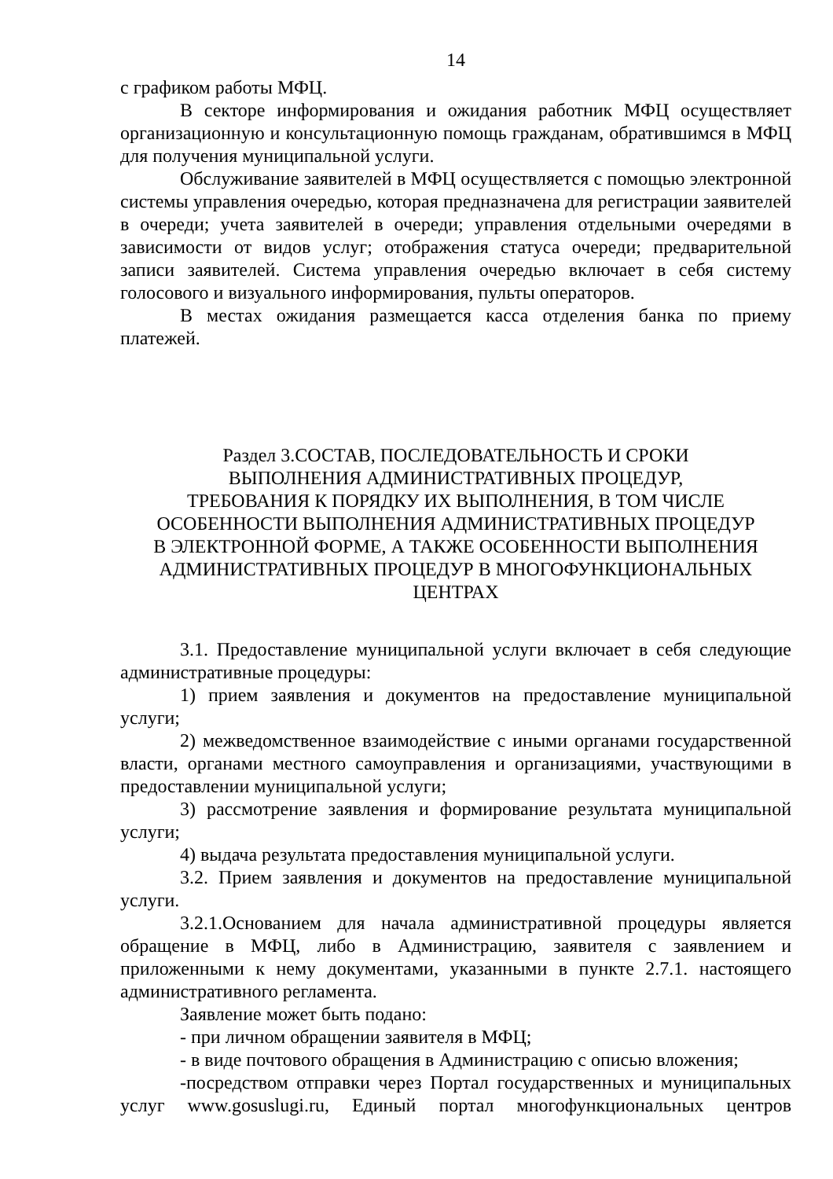14
с графиком работы МФЦ.
В секторе информирования и ожидания работник МФЦ осуществляет организационную и консультационную помощь гражданам, обратившимся в МФЦ для получения муниципальной услуги.
Обслуживание заявителей в МФЦ осуществляется с помощью электронной системы управления очередью, которая предназначена для регистрации заявителей в очереди; учета заявителей в очереди; управления отдельными очередями в зависимости от видов услуг; отображения статуса очереди; предварительной записи заявителей. Система управления очередью включает в себя систему голосового и визуального информирования, пульты операторов.
В местах ожидания размещается касса отделения банка по приему платежей.
Раздел 3.СОСТАВ, ПОСЛЕДОВАТЕЛЬНОСТЬ И СРОКИ
ВЫПОЛНЕНИЯ АДМИНИСТРАТИВНЫХ ПРОЦЕДУР,
ТРЕБОВАНИЯ К ПОРЯДКУ ИХ ВЫПОЛНЕНИЯ, В ТОМ ЧИСЛЕ
ОСОБЕННОСТИ ВЫПОЛНЕНИЯ АДМИНИСТРАТИВНЫХ ПРОЦЕДУР
В ЭЛЕКТРОННОЙ ФОРМЕ, А ТАКЖЕ ОСОБЕННОСТИ ВЫПОЛНЕНИЯ
АДМИНИСТРАТИВНЫХ ПРОЦЕДУР В МНОГОФУНКЦИОНАЛЬНЫХ
ЦЕНТРАХ
3.1. Предоставление муниципальной услуги включает в себя следующие административные процедуры:
1) прием заявления и документов на предоставление муниципальной услуги;
2) межведомственное взаимодействие с иными органами государственной власти, органами местного самоуправления и организациями, участвующими в предоставлении муниципальной услуги;
3) рассмотрение заявления и формирование результата муниципальной услуги;
4) выдача результата предоставления муниципальной услуги.
3.2. Прием заявления и документов на предоставление муниципальной услуги.
3.2.1.Основанием для начала административной процедуры является обращение в МФЦ, либо в Администрацию, заявителя с заявлением и приложенными к нему документами, указанными в пункте 2.7.1. настоящего административного регламента.
Заявление может быть подано:
- при личном обращении заявителя в МФЦ;
- в виде почтового обращения в Администрацию с описью вложения;
-посредством отправки через Портал государственных и муниципальных услуг www.gosuslugi.ru, Единый портал многофункциональных центров